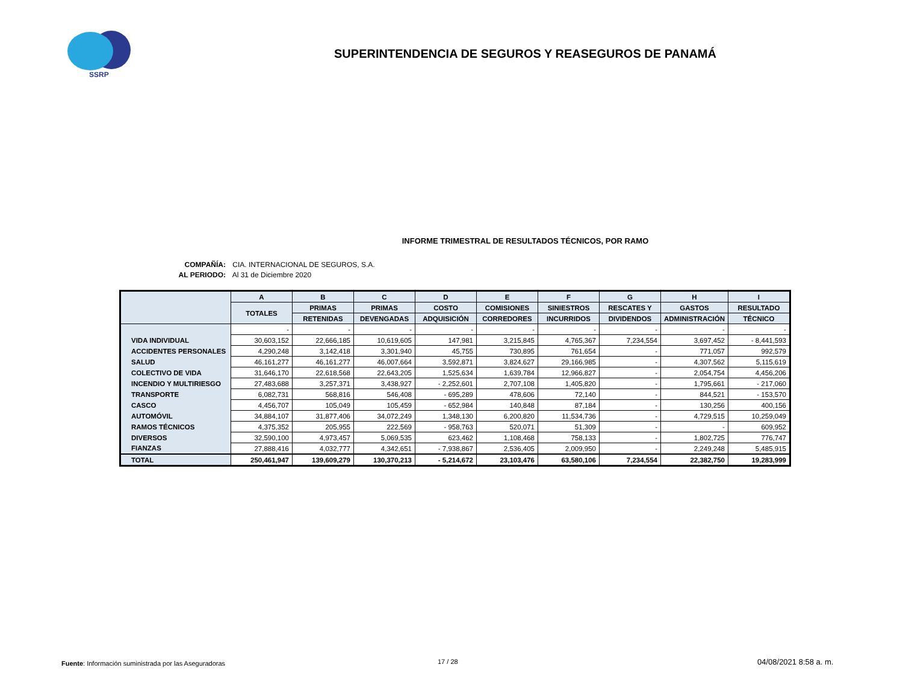SSRP
SUPERINTENDENCIA DE SEGUROS Y REASEGUROS DE PANAMÁ
INFORME TRIMESTRAL DE RESULTADOS TÉCNICOS, POR RAMO
COMPAÑÍA: CIA. INTERNACIONAL DE SEGUROS, S.A.
AL PERIODO: Al 31 de Diciembre 2020
| | A | B | C | D | E | F | G | H | I |
| --- | --- | --- | --- | --- | --- | --- | --- | --- | --- |
| | TOTALES | PRIMAS | PRIMAS | COSTO | COMISIONES | SINIESTROS | RESCATES Y | GASTOS | RESULTADO |
| | | RETENIDAS | DEVENGADAS | ADQUISICIÓN | CORREDORES | INCURRIDOS | DIVIDENDOS | ADMINISTRACIÓN | TÉCNICO |
| | - | - | - | - | - | - | - | - | - |
| VIDA INDIVIDUAL | 30,603,152 | 22,666,185 | 10,619,605 | 147,981 | 3,215,845 | 4,765,367 | 7,234,554 | 3,697,452 | - 8,441,593 |
| ACCIDENTES PERSONALES | 4,290,248 | 3,142,418 | 3,301,940 | 45,755 | 730,895 | 761,654 | - | 771,057 | 992,579 |
| SALUD | 46,161,277 | 46,161,277 | 46,007,664 | 3,592,871 | 3,824,627 | 29,166,985 | - | 4,307,562 | 5,115,619 |
| COLECTIVO DE VIDA | 31,646,170 | 22,618,568 | 22,643,205 | 1,525,634 | 1,639,784 | 12,966,827 | - | 2,054,754 | 4,456,206 |
| INCENDIO Y MULTIRIESGO | 27,483,688 | 3,257,371 | 3,438,927 | - 2,252,601 | 2,707,108 | 1,405,820 | - | 1,795,661 | - 217,060 |
| TRANSPORTE | 6,082,731 | 568,816 | 546,408 | - 695,289 | 478,606 | 72,140 | - | 844,521 | - 153,570 |
| CASCO | 4,456,707 | 105,049 | 105,459 | - 652,984 | 140,848 | 87,184 | - | 130,256 | 400,156 |
| AUTOMÓVIL | 34,884,107 | 31,877,406 | 34,072,249 | 1,348,130 | 6,200,820 | 11,534,736 | - | 4,729,515 | 10,259,049 |
| RAMOS TÉCNICOS | 4,375,352 | 205,955 | 222,569 | - 958,763 | 520,071 | 51,309 | - | - | 609,952 |
| DIVERSOS | 32,590,100 | 4,973,457 | 5,069,535 | 623,462 | 1,108,468 | 758,133 | - | 1,802,725 | 776,747 |
| FIANZAS | 27,888,416 | 4,032,777 | 4,342,651 | - 7,938,867 | 2,536,405 | 2,009,950 | - | 2,249,248 | 5,485,915 |
| TOTAL | 250,461,947 | 139,609,279 | 130,370,213 | - 5,214,672 | 23,103,476 | 63,580,106 | 7,234,554 | 22,382,750 | 19,283,999 |
Fuente: Información suministrada por las Aseguradoras
17 / 28 04/08/2021 8:58 a. m.